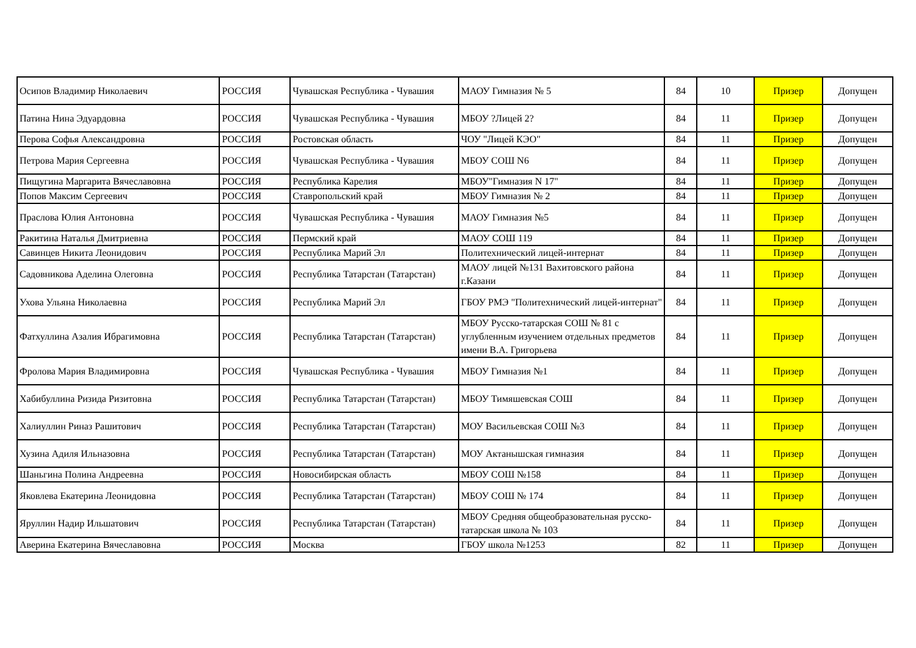| Осипов Владимир Николаевич | РОССИЯ | Чувашская Республика - Чувашия | МАОУ Гимназия № 5 | 84 | 10 | Призер | Допущен |
| Патина Нина Эдуардовна | РОССИЯ | Чувашская Республика - Чувашия | МБОУ ?Лицей 2? | 84 | 11 | Призер | Допущен |
| Перова Софья Александровна | РОССИЯ | Ростовская область | ЧОУ "Лицей КЭО" | 84 | 11 | Призер | Допущен |
| Петрова Мария Сергеевна | РОССИЯ | Чувашская Республика - Чувашия | МБОУ СОШ N6 | 84 | 11 | Призер | Допущен |
| Пищугина Маргарита Вячеславовна | РОССИЯ | Республика Карелия | МБОУ"Гимназия N 17" | 84 | 11 | Призер | Допущен |
| Попов Максим Сергеевич | РОССИЯ | Ставропольский край | МБОУ Гимназия № 2 | 84 | 11 | Призер | Допущен |
| Праслова Юлия Антоновна | РОССИЯ | Чувашская Республика - Чувашия | МАОУ Гимназия №5 | 84 | 11 | Призер | Допущен |
| Ракитина Наталья Дмитриевна | РОССИЯ | Пермский край | МАОУ СОШ 119 | 84 | 11 | Призер | Допущен |
| Савинцев Никита Леонидович | РОССИЯ | Республика Марий Эл | Политехнический лицей-интернат | 84 | 11 | Призер | Допущен |
| Садовникова Аделина Олеговна | РОССИЯ | Республика Татарстан (Татарстан) | МАОУ лицей №131 Вахитовского района г.Казани | 84 | 11 | Призер | Допущен |
| Ухова Ульяна Николаевна | РОССИЯ | Республика Марий Эл | ГБОУ РМЭ "Политехнический лицей-интернат" | 84 | 11 | Призер | Допущен |
| Фатхуллина Азалия Ибрагимовна | РОССИЯ | Республика Татарстан (Татарстан) | МБОУ Русско-татарская СОШ № 81 с углубленным изучением отдельных предметов имени В.А. Григорьева | 84 | 11 | Призер | Допущен |
| Фролова Мария Владимировна | РОССИЯ | Чувашская Республика - Чувашия | МБОУ Гимназия №1 | 84 | 11 | Призер | Допущен |
| Хабибуллина Ризида Ризитовна | РОССИЯ | Республика Татарстан (Татарстан) | МБОУ Тимяшевская СОШ | 84 | 11 | Призер | Допущен |
| Халиуллин Риназ Рашитович | РОССИЯ | Республика Татарстан (Татарстан) | МОУ Васильевская СОШ №3 | 84 | 11 | Призер | Допущен |
| Хузина Адиля Ильназовна | РОССИЯ | Республика Татарстан (Татарстан) | МОУ Актанышская гимназия | 84 | 11 | Призер | Допущен |
| Шаньгина Полина Андреевна | РОССИЯ | Новосибирская область | МБОУ СОШ №158 | 84 | 11 | Призер | Допущен |
| Яковлева Екатерина Леонидовна | РОССИЯ | Республика Татарстан (Татарстан) | МБОУ СОШ № 174 | 84 | 11 | Призер | Допущен |
| Яруллин Надир Ильшатович | РОССИЯ | Республика Татарстан (Татарстан) | МБОУ Средняя общеобразовательная русско-татарская школа № 103 | 84 | 11 | Призер | Допущен |
| Аверина Екатерина Вячеславовна | РОССИЯ | Москва | ГБОУ школа №1253 | 82 | 11 | Призер | Допущен |